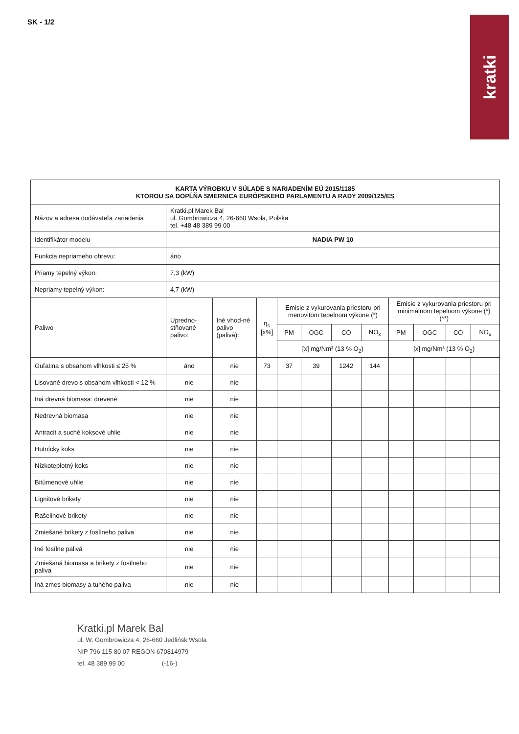SK - 1/2
kratki
| KARTA VÝROBKU V SÚLADE S NARIADENÍM EÚ 2015/1185 KTOROU SA DOPĹŇA SMERNICA EURÓPSKEHO PARLAMENTU A RADY 2009/125/ES | | | | | | | | | | | |
| Názov a adresa dodávateľa zariadenia | Kratki.pl Marek Bal ul. Gombrowicza 4, 26-660 Wsola, Polska tel. +48 48 389 99 00 | | | | | | | | | | |
| Identifikátor modelu | NADIA PW 10 | | | | | | | | | | |
| Funkcia nepriameho ohrevu: | áno | | | | | | | | | | |
| Priamy tepelný výkon: | 7,3 (kW) | | | | | | | | | | |
| Nepriamy tepelný výkon: | 4,7 (kW) | | | | | | | | | | |
| Paliwo | Upredno-stňované palivo: | Iné vhod-né palivo (palivá): | η<sub>s</sub> [x%] | Emisie z vykurovania priestoru pri menovitom tepelnom výkone (*) | | | | Emisie z vykurovania priestoru pri minimálnom tepelnom výkone (*) (**) | | | |
| | | | | PM | OGC | CO | NO<sub>x</sub> | PM | OGC | CO | NO<sub>x</sub> |
| | | | | [x] mg/Nm³ (13 % O<sub>2</sub>) | | | | [x] mg/Nm³ (13 % O<sub>2</sub>) | | | |
| Guľatina s obsahom vlhkosti ≤ 25 % | áno | nie | 73 | 37 | 39 | 1242 | 144 | | | | |
| Lisované drevo s obsahom vlhkosti < 12 % | nie | nie | | | | | | | | | |
| Iná drevná biomasa: drevené | nie | nie | | | | | | | | | |
| Nedrevná biomasa | nie | nie | | | | | | | | | |
| Antracit a suché koksové uhlie | nie | nie | | | | | | | | | |
| Hutnícky koks | nie | nie | | | | | | | | | |
| Nízkoteplotný koks | nie | nie | | | | | | | | | |
| Bitúmenové uhlie | nie | nie | | | | | | | | | |
| Lignitové brikety | nie | nie | | | | | | | | | |
| Rašelinové brikety | nie | nie | | | | | | | | | |
| Zmiešané brikety z fosílneho paliva | nie | nie | | | | | | | | | |
| Iné fosílne palivá | nie | nie | | | | | | | | | |
| Zmiešaná biomasa a brikety z fosílneho paliva | nie | nie | | | | | | | | | |
| Iná zmes biomasy a tuhého paliva | nie | nie | | | | | | | | | |
Kratki.pl Marek Bal
ul. W. Gombrowicza 4, 26-660 Jedlińsk Wsola
NIP 796 115 80 07 REGON 670814979
tel. 48 389 99 00 (-16-)